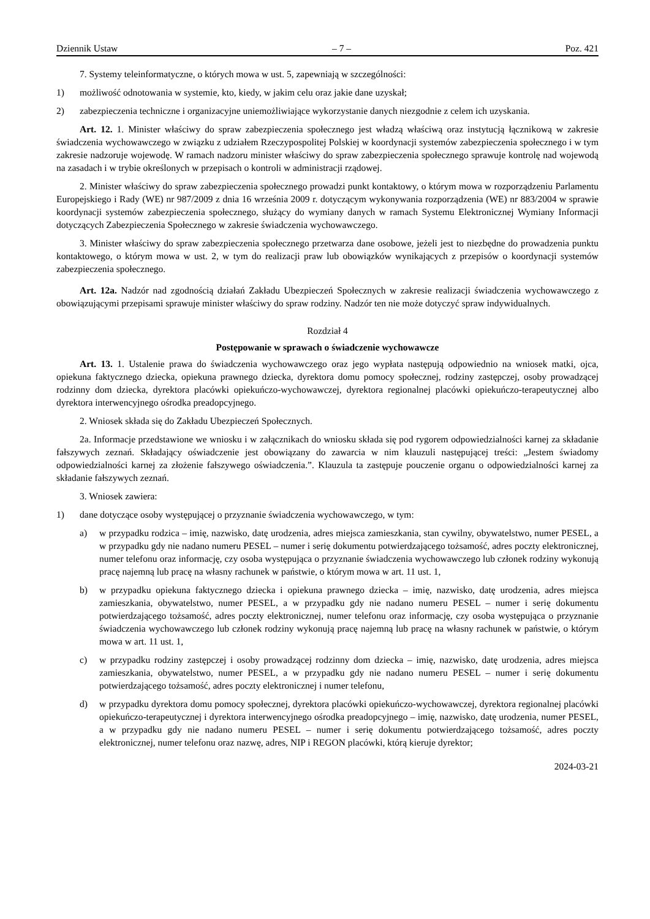Dziennik Ustaw – 7 – Poz. 421
7. Systemy teleinformatyczne, o których mowa w ust. 5, zapewniają w szczególności:
1) możliwość odnotowania w systemie, kto, kiedy, w jakim celu oraz jakie dane uzyskał;
2) zabezpieczenia techniczne i organizacyjne uniemożliwiające wykorzystanie danych niezgodnie z celem ich uzyskania.
Art. 12. 1. Minister właściwy do spraw zabezpieczenia społecznego jest władzą właściwą oraz instytucją łącznikową w zakresie świadczenia wychowawczego w związku z udziałem Rzeczypospolitej Polskiej w koordynacji systemów zabezpieczenia społecznego i w tym zakresie nadzoruje wojewodę. W ramach nadzoru minister właściwy do spraw zabezpieczenia społecznego sprawuje kontrolę nad wojewodą na zasadach i w trybie określonych w przepisach o kontroli w administracji rządowej.
2. Minister właściwy do spraw zabezpieczenia społecznego prowadzi punkt kontaktowy, o którym mowa w rozporządzeniu Parlamentu Europejskiego i Rady (WE) nr 987/2009 z dnia 16 września 2009 r. dotyczącym wykonywania rozporządzenia (WE) nr 883/2004 w sprawie koordynacji systemów zabezpieczenia społecznego, służący do wymiany danych w ramach Systemu Elektronicznej Wymiany Informacji dotyczących Zabezpieczenia Społecznego w zakresie świadczenia wychowawczego.
3. Minister właściwy do spraw zabezpieczenia społecznego przetwarza dane osobowe, jeżeli jest to niezbędne do prowadzenia punktu kontaktowego, o którym mowa w ust. 2, w tym do realizacji praw lub obowiązków wynikających z przepisów o koordynacji systemów zabezpieczenia społecznego.
Art. 12a. Nadzór nad zgodnością działań Zakładu Ubezpieczeń Społecznych w zakresie realizacji świadczenia wychowawczego z obowiązującymi przepisami sprawuje minister właściwy do spraw rodziny. Nadzór ten nie może dotyczyć spraw indywidualnych.
Rozdział 4
Postępowanie w sprawach o świadczenie wychowawcze
Art. 13. 1. Ustalenie prawa do świadczenia wychowawczego oraz jego wypłata następują odpowiednio na wniosek matki, ojca, opiekuna faktycznego dziecka, opiekuna prawnego dziecka, dyrektora domu pomocy społecznej, rodziny zastępczej, osoby prowadzącej rodzinny dom dziecka, dyrektora placówki opiekuńczo-wychowawczej, dyrektora regionalnej placówki opiekuńczo-terapeutycznej albo dyrektora interwencyjnego ośrodka preadopcyjnego.
2. Wniosek składa się do Zakładu Ubezpieczeń Społecznych.
2a. Informacje przedstawione we wniosku i w załącznikach do wniosku składa się pod rygorem odpowiedzialności karnej za składanie fałszywych zeznań. Składający oświadczenie jest obowiązany do zawarcia w nim klauzuli następującej treści: „Jestem świadomy odpowiedzialności karnej za złożenie fałszywego oświadczenia.”. Klauzula ta zastępuje pouczenie organu o odpowiedzialności karnej za składanie fałszywych zeznań.
3. Wniosek zawiera:
1) dane dotyczące osoby występującej o przyznanie świadczenia wychowawczego, w tym:
a) w przypadku rodzica – imię, nazwisko, datę urodzenia, adres miejsca zamieszkania, stan cywilny, obywatelstwo, numer PESEL, a w przypadku gdy nie nadano numeru PESEL – numer i serię dokumentu potwierdzającego tożsamość, adres poczty elektronicznej, numer telefonu oraz informację, czy osoba występująca o przyznanie świadczenia wychowawczego lub członek rodziny wykonują pracę najemną lub pracę na własny rachunek w państwie, o którym mowa w art. 11 ust. 1,
b) w przypadku opiekuna faktycznego dziecka i opiekuna prawnego dziecka – imię, nazwisko, datę urodzenia, adres miejsca zamieszkania, obywatelstwo, numer PESEL, a w przypadku gdy nie nadano numeru PESEL – numer i serię dokumentu potwierdzającego tożsamość, adres poczty elektronicznej, numer telefonu oraz informację, czy osoba występująca o przyznanie świadczenia wychowawczego lub członek rodziny wykonują pracę najemną lub pracę na własny rachunek w państwie, o którym mowa w art. 11 ust. 1,
c) w przypadku rodziny zastępczej i osoby prowadzącej rodzinny dom dziecka – imię, nazwisko, datę urodzenia, adres miejsca zamieszkania, obywatelstwo, numer PESEL, a w przypadku gdy nie nadano numeru PESEL – numer i serię dokumentu potwierdzającego tożsamość, adres poczty elektronicznej i numer telefonu,
d) w przypadku dyrektora domu pomocy społecznej, dyrektora placówki opiekuńczo-wychowawczej, dyrektora regionalnej placówki opiekuńczo-terapeutycznej i dyrektora interwencyjnego ośrodka preadopcyjnego – imię, nazwisko, datę urodzenia, numer PESEL, a w przypadku gdy nie nadano numeru PESEL – numer i serię dokumentu potwierdzającego tożsamość, adres poczty elektronicznej, numer telefonu oraz nazwę, adres, NIP i REGON placówki, którą kieruje dyrektor;
2024-03-21